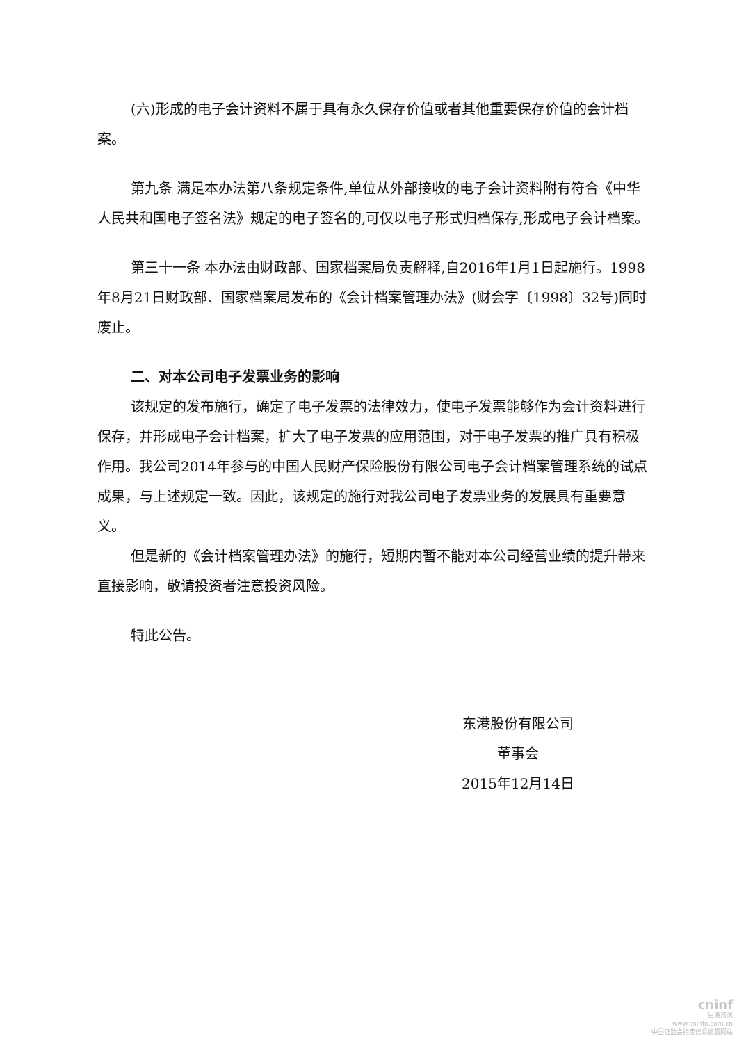(六)形成的电子会计资料不属于具有永久保存价值或者其他重要保存价值的会计档案。
第九条 满足本办法第八条规定条件,单位从外部接收的电子会计资料附有符合《中华人民共和国电子签名法》规定的电子签名的,可仅以电子形式归档保存,形成电子会计档案。
第三十一条 本办法由财政部、国家档案局负责解释,自2016年1月1日起施行。1998年8月21日财政部、国家档案局发布的《会计档案管理办法》(财会字〔1998〕32号)同时废止。
二、对本公司电子发票业务的影响
该规定的发布施行，确定了电子发票的法律效力，使电子发票能够作为会计资料进行保存，并形成电子会计档案，扩大了电子发票的应用范围，对于电子发票的推广具有积极作用。我公司2014年参与的中国人民财产保险股份有限公司电子会计档案管理系统的试点成果，与上述规定一致。因此，该规定的施行对我公司电子发票业务的发展具有重要意义。
但是新的《会计档案管理办法》的施行，短期内暂不能对本公司经营业绩的提升带来直接影响，敬请投资者注意投资风险。
特此公告。
东港股份有限公司
董事会
2015年12月14日
cninf
巨潮资讯
www.cninfo.com.cn
中国证监会指定信息披露网站